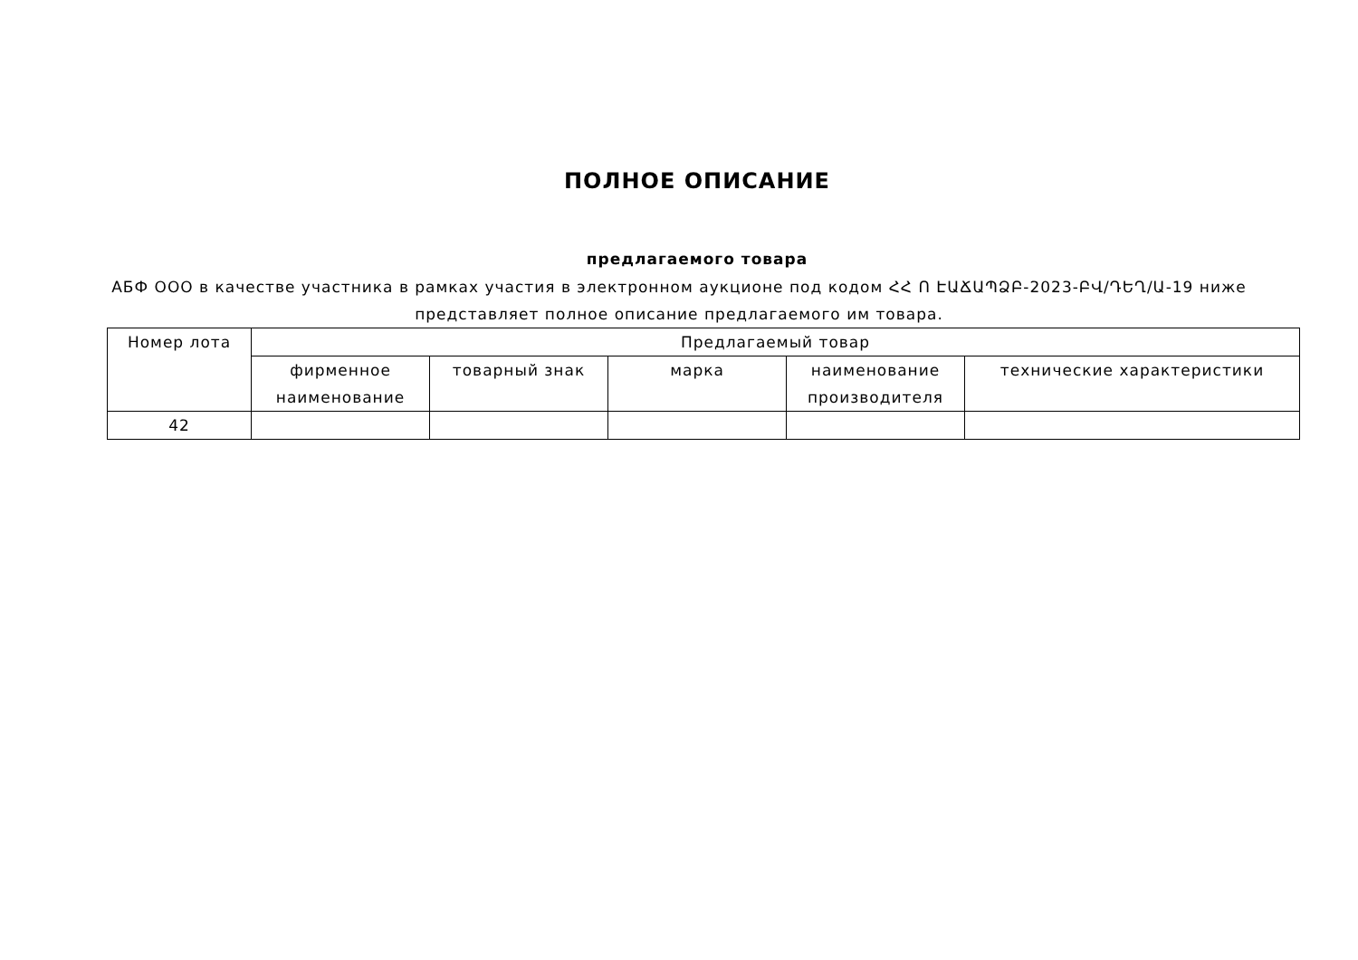ПОЛНОЕ ОПИСАНИЕ
предлагаемого товара
АБФ ООО в качестве участника в рамках участия в электронном аукционе под кодом ՀՀ Ո ԷԱՃԱՊՁԲ-2023-ԲՎ/ԴԵՂ/Ա-19 ниже представляет полное описание предлагаемого им товара.
| Номер лота | Предлагаемый товар | | | | |
| --- | --- | --- | --- | --- | --- |
| | фирменное наименование | товарный знак | марка | наименование производителя | технические характеристики |
| 42 | | | | | |